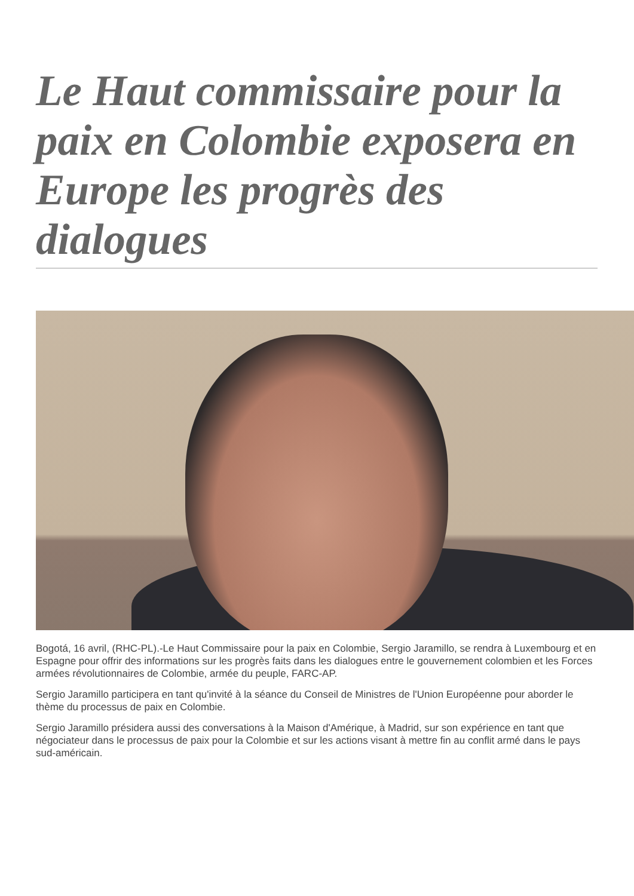Le Haut commissaire pour la paix en Colombie exposera en Europe les progrès des dialogues
Bogotá, 16 avril, (RHC-PL).-Le Haut Commissaire pour la paix en Colombie, Sergio Jaramillo, se rendra à Luxembourg et en Espagne pour offrir des informations sur les progrès faits dans les dialogues entre le gouvernement colombien et les Forces armées révolutionnaires de Colombie, armée du peuple, FARC-AP.
Sergio Jaramillo participera en tant qu'invité à la séance du Conseil de Ministres de l'Union Européenne pour aborder le thème du processus de paix en Colombie.
Sergio Jaramillo présidera aussi des conversations à la Maison d'Amérique, à Madrid, sur son expérience en tant que négociateur dans le processus de paix pour la Colombie et sur les actions visant à mettre fin au conflit armé dans le pays sud-américain.